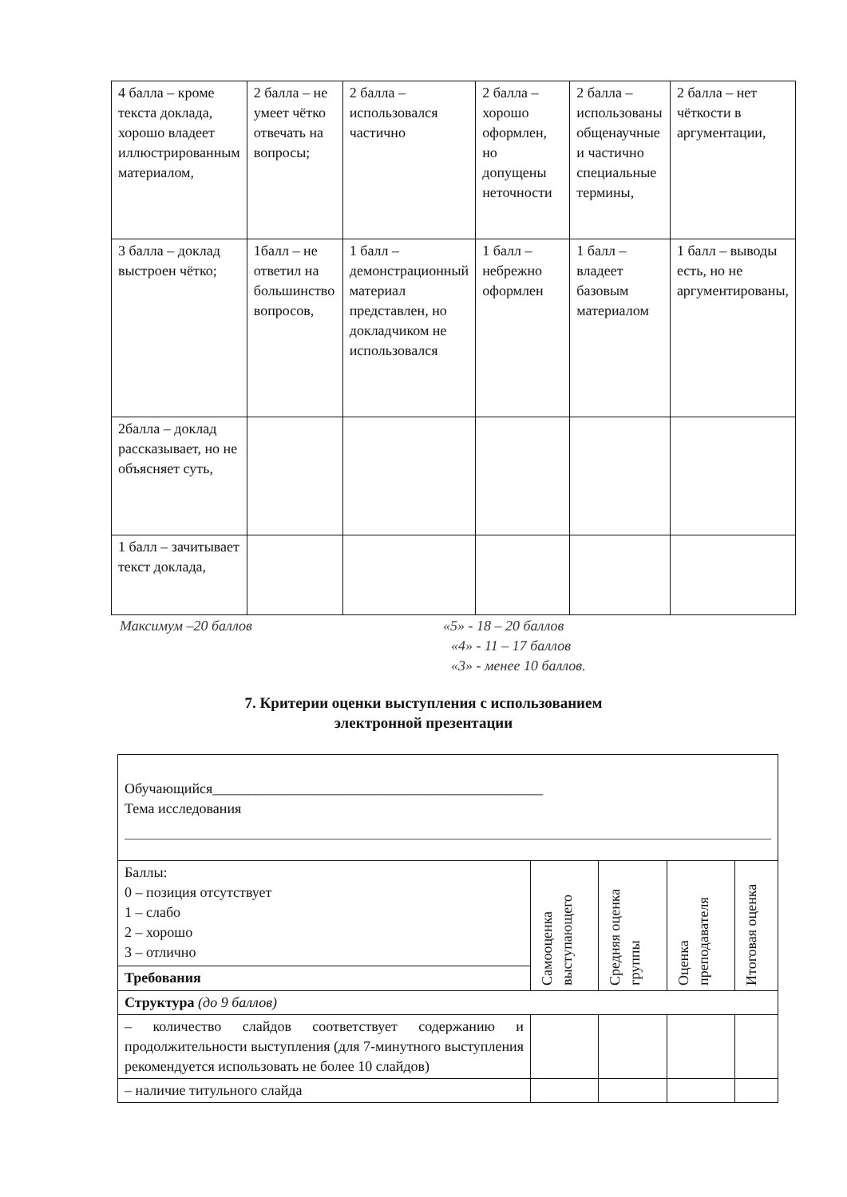| 4 балла – кроме текста доклада, хорошо владеет иллюстрированным материалом, | 2 балла – не умеет чётко отвечать на вопросы; | 2 балла – использовался частично | 2 балла – хорошо оформлен, но допущены неточности | 2 балла – использованы общенаучные и частично специальные термины, | 2 балла – нет чёткости в аргументации, |
| 3 балла – доклад выстроен чётко; | 1балл – не ответил на большинство вопросов, | 1 балл – демонстрационный материал представлен, но докладчиком не использовался | 1 балл – небрежно оформлен | 1 балл – владеет базовым материалом | 1 балл – выводы есть, но не аргументированы, |
| 2балла – доклад рассказывает, но не объясняет суть, | | | | | |
| 1 балл – зачитывает текст доклада, | | | | | |
Максимум –20 баллов «5» - 18 – 20 баллов
«4» - 11 – 17 баллов
«3» - менее 10 баллов.
7. Критерии оценки выступления с использованием
электронной презентации
| Обучающийся______________________________________________ Тема исследования | | | | |
| Баллы: 0 – позиция отсутствует 1 – слабо 2 – хорошо 3 – отлично | Самооценка выступающего | Средняя оценка группы | Оценка преподавателя | Итоговая оценка |
| Требования | | | | |
| Структура (до 9 баллов) | | | | |
| – количество слайдов соответствует содержанию и продолжительности выступления (для 7-минутного выступления рекомендуется использовать не более 10 слайдов) | | | | |
| – наличие титульного слайда | | | | |